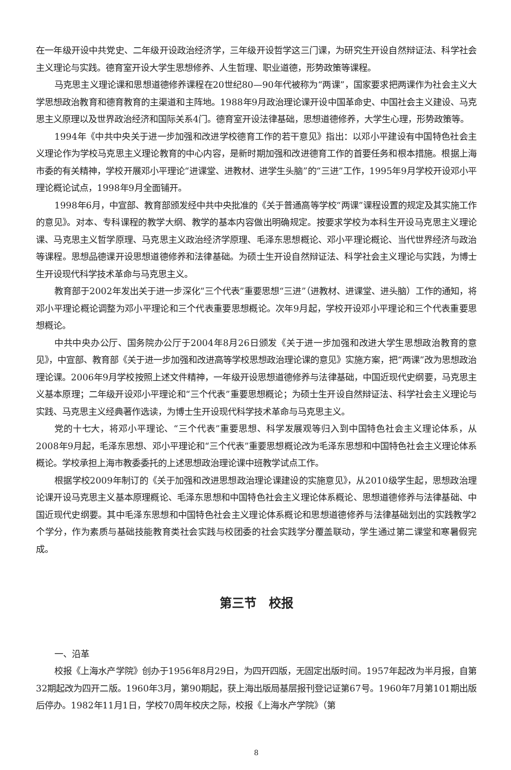在一年级开设中共党史、二年级开设政治经济学，三年级开设哲学这三门课，为研究生开设自然辩证法、科学社会主义理论与实践。德育室开设大学生思想修养、人生哲理、职业道德，形势政策等课程。
马克思主义理论课和思想道德修养课程在20世纪80—90年代被称为“两课”，国家要求把两课作为社会主义大学思想政治教育和德育教育的主渠道和主阵地。1988年9月政治理论课开设中国革命史、中国社会主义建设、马克思主义原理以及世界政治经济和国际关系4门。德育室开设法律基础，思想道德修养，大学生心理，形势政策等。
1994年《中共中央关于进一步加强和改进学校德育工作的若干意见》指出：以邓小平建设有中国特色社会主义理论作为学校马克思主义理论教育的中心内容，是新时期加强和改进德育工作的首要任务和根本措施。根据上海市委的有关精神，学校开展邓小平理论“进课堂、进教材、进学生头脑”的“三进”工作，1995年9月学校开设邓小平理论概论试点，1998年9月全面铺开。
1998年6月，中宣部、教育部颁发经中共中央批准的《关于普通高等学校“两课”课程设置的规定及其实施工作的意见》。对本、专科课程的教学大纲、教学的基本内容做出明确规定。按要求学校为本科生开设马克思主义理论课、马克思主义哲学原理、马克思主义政治经济学原理、毛泽东思想概论、邓小平理论概论、当代世界经济与政治等课程。思想品德课开设思想道德修养和法律基础。为硕士生开设自然辩证法、科学社会主义理论与实践，为博士生开设现代科学技术革命与马克思主义。
教育部于2002年发出关于进一步深化“三个代表”重要思想“三进”（进教材、进课堂、进头脑）工作的通知，将邓小平理论概论调整为邓小平理论和三个代表重要思想概论。次年9月起，学校开设邓小平理论和三个代表重要思想概论。
中共中央办公厅、国务院办公厅于2004年8月26日颁发《关于进一步加强和改进大学生思想政治教育的意见》，中宣部、教育部《关于进一步加强和改进高等学校思想政治理论课的意见》实施方案，把“两课”改为思想政治理论课。2006年9月学校按照上述文件精神，一年级开设思想道德修养与法律基础，中国近现代史纲要，马克思主义基本原理；二年级开设邓小平理论和“三个代表”重要思想概论；为硕士生开设自然辩证法、科学社会主义理论与实践、马克思主义经典著作选读，为博士生开设现代科学技术革命与马克思主义。
党的十七大，将邓小平理论、“三个代表”重要思想、科学发展观等归入到中国特色社会主义理论体系，从2008年9月起，毛泽东思想、邓小平理论和“三个代表”重要思想概论改为毛泽东思想和中国特色社会主义理论体系概论。学校承担上海市教委委托的上述思想政治理论课中班教学试点工作。
根据学校2009年制订的《关于加强和改进思想政治理论课建设的实施意见》，从2010级学生起，思想政治理论课开设马克思主义基本原理概论、毛泽东思想和中国特色社会主义理论体系概论、思想道德修养与法律基础、中国近现代史纲要。其中毛泽东思想和中国特色社会主义理论体系概论和思想道德修养与法律基础划出的实践教学2个学分，作为素质与基础技能教育类社会实践与校团委的社会实践学分覆盖联动，学生通过第二课堂和寒暑假完成。
第三节　校报
一、沿革
校报《上海水产学院》创办于1956年8月29日，为四开四版，无固定出版时间。1957年起改为半月报，自第32期起改为四开二版。1960年3月，第90期起，获上海出版局基层报刊登记证第67号。1960年7月第101期出版后停办。1982年11月1日，学校70周年校庆之际，校报《上海水产学院》（第
8